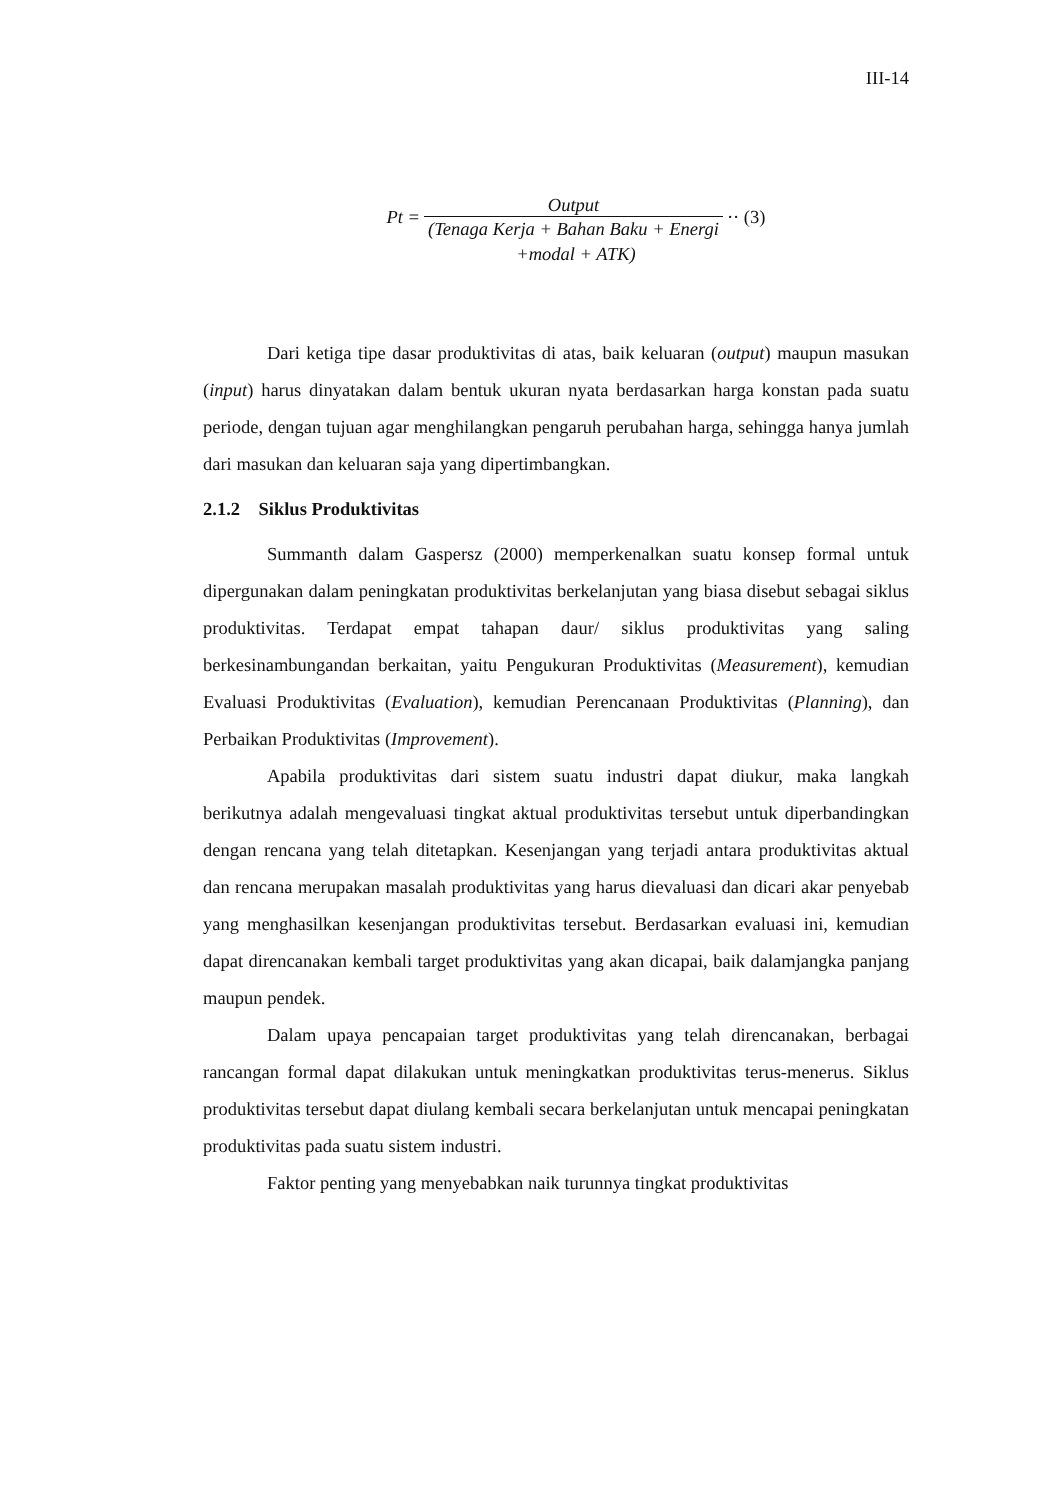III-14
Pt = Output (Tenaga Kerja + Bahan Baku + Energi ·· (3)
+modal + ATK)
Dari ketiga tipe dasar produktivitas di atas, baik keluaran (output) maupun masukan (input) harus dinyatakan dalam bentuk ukuran nyata berdasarkan harga konstan pada suatu periode, dengan tujuan agar menghilangkan pengaruh perubahan harga, sehingga hanya jumlah dari masukan dan keluaran saja yang dipertimbangkan.
2.1.2 Siklus Produktivitas
Summanth dalam Gaspersz (2000) memperkenalkan suatu konsep formal untuk dipergunakan dalam peningkatan produktivitas berkelanjutan yang biasa disebut sebagai siklus produktivitas. Terdapat empat tahapan daur/ siklus produktivitas yang saling berkesinambungandan berkaitan, yaitu Pengukuran Produktivitas (Measurement), kemudian Evaluasi Produktivitas (Evaluation), kemudian Perencanaan Produktivitas (Planning), dan Perbaikan Produktivitas (Improvement).
Apabila produktivitas dari sistem suatu industri dapat diukur, maka langkah berikutnya adalah mengevaluasi tingkat aktual produktivitas tersebut untuk diperbandingkan dengan rencana yang telah ditetapkan. Kesenjangan yang terjadi antara produktivitas aktual dan rencana merupakan masalah produktivitas yang harus dievaluasi dan dicari akar penyebab yang menghasilkan kesenjangan produktivitas tersebut. Berdasarkan evaluasi ini, kemudian dapat direncanakan kembali target produktivitas yang akan dicapai, baik dalamjangka panjang maupun pendek.
Dalam upaya pencapaian target produktivitas yang telah direncanakan, berbagai rancangan formal dapat dilakukan untuk meningkatkan produktivitas terus-menerus. Siklus produktivitas tersebut dapat diulang kembali secara berkelanjutan untuk mencapai peningkatan produktivitas pada suatu sistem industri.
Faktor penting yang menyebabkan naik turunnya tingkat produktivitas